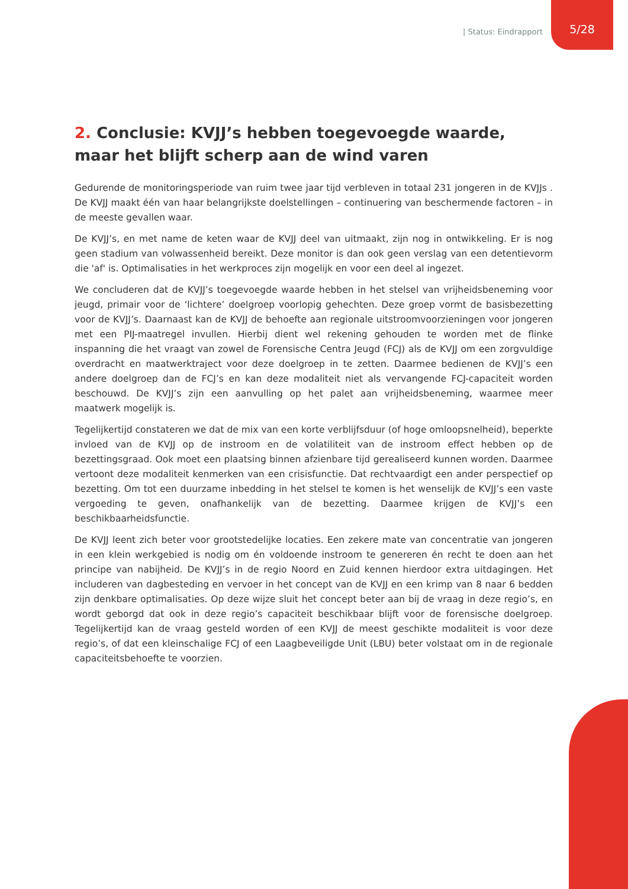| Status: Eindrapport
5/28
2. Conclusie: KVJJ’s hebben toegevoegde waarde, maar het blijft scherp aan de wind varen
Gedurende de monitoringsperiode van ruim twee jaar tijd verbleven in totaal 231 jongeren in de KVJJs . De KVJJ maakt één van haar belangrijkste doelstellingen – continuering van beschermende factoren – in de meeste gevallen waar.
De KVJJ’s, en met name de keten waar de KVJJ deel van uitmaakt, zijn nog in ontwikkeling. Er is nog geen stadium van volwassenheid bereikt. Deze monitor is dan ook geen verslag van een detentievorm die 'af' is. Optimalisaties in het werkproces zijn mogelijk en voor een deel al ingezet.
We concluderen dat de KVJJ’s toegevoegde waarde hebben in het stelsel van vrijheidsbeneming voor jeugd, primair voor de ‘lichtere’ doelgroep voorlopig gehechten. Deze groep vormt de basisbezetting voor de KVJJ’s. Daarnaast kan de KVJJ de behoefte aan regionale uitstroomvoorzieningen voor jongeren met een PIJ-maatregel invullen. Hierbij dient wel rekening gehouden te worden met de flinke inspanning die het vraagt van zowel de Forensische Centra Jeugd (FCJ) als de KVJJ om een zorgvuldige overdracht en maatwerktraject voor deze doelgroep in te zetten. Daarmee bedienen de KVJJ’s een andere doelgroep dan de FCJ’s en kan deze modaliteit niet als vervangende FCJ-capaciteit worden beschouwd. De KVJJ’s zijn een aanvulling op het palet aan vrijheidsbeneming, waarmee meer maatwerk mogelijk is.
Tegelijkertijd constateren we dat de mix van een korte verblijfsduur (of hoge omloopsnelheid), beperkte invloed van de KVJJ op de instroom en de volatiliteit van de instroom effect hebben op de bezettingsgraad. Ook moet een plaatsing binnen afzienbare tijd gerealiseerd kunnen worden. Daarmee vertoont deze modaliteit kenmerken van een crisisfunctie. Dat rechtvaardigt een ander perspectief op bezetting. Om tot een duurzame inbedding in het stelsel te komen is het wenselijk de KVJJ’s een vaste vergoeding te geven, onafhankelijk van de bezetting. Daarmee krijgen de KVJJ’s een beschikbaarheidsfunctie.
De KVJJ leent zich beter voor grootstedelijke locaties. Een zekere mate van concentratie van jongeren in een klein werkgebied is nodig om én voldoende instroom te genereren én recht te doen aan het principe van nabijheid. De KVJJ’s in de regio Noord en Zuid kennen hierdoor extra uitdagingen. Het includeren van dagbesteding en vervoer in het concept van de KVJJ en een krimp van 8 naar 6 bedden zijn denkbare optimalisaties. Op deze wijze sluit het concept beter aan bij de vraag in deze regio’s, en wordt geborgd dat ook in deze regio’s capaciteit beschikbaar blijft voor de forensische doelgroep. Tegelijkertijd kan de vraag gesteld worden of een KVJJ de meest geschikte modaliteit is voor deze regio’s, of dat een kleinschalige FCJ of een Laagbeveiligde Unit (LBU) beter volstaat om in de regionale capaciteitsbehoefte te voorzien.